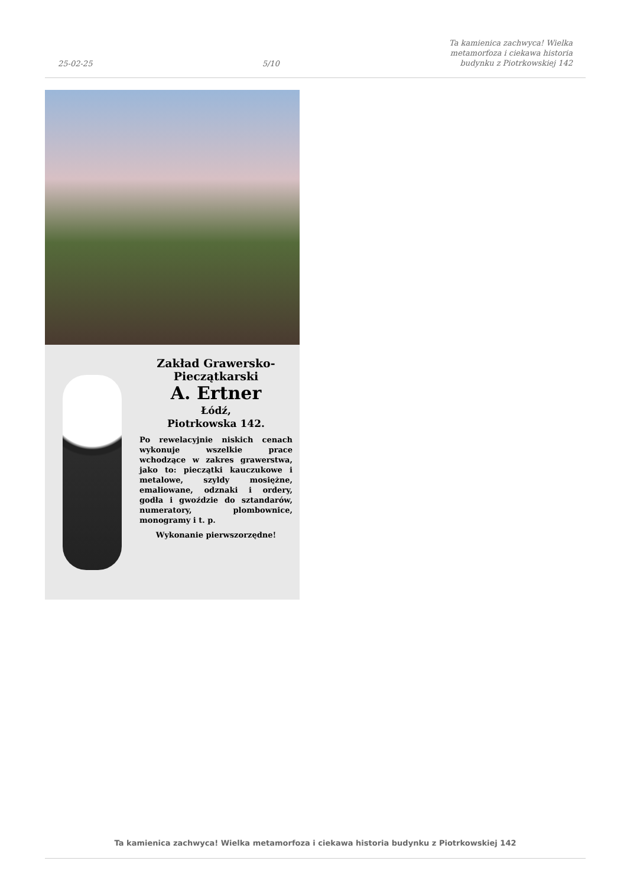25-02-25
5/10
Ta kamienica zachwyca! Wielka
metamorfoza i ciekawa historia
budynku z Piotrkowskiej 142
Zakład Grawersko-
Pieczątkarski
A. Ertner
Łódź,
Piotrkowska 142.
Po rewelacyjnie niskich cenach wykonuje wszelkie prace wchodzące w zakres grawerstwa, jako to: pieczątki kauczukowe i metalowe, szyldy mosiężne, emaliowane, odznaki i ordery, godła i gwoździe do sztandarów, numeratory, plombownice, monogramy i t. p.
Wykonanie pierwszorzędne!
Ta kamienica zachwyca! Wielka metamorfoza i ciekawa historia budynku z Piotrkowskiej 142